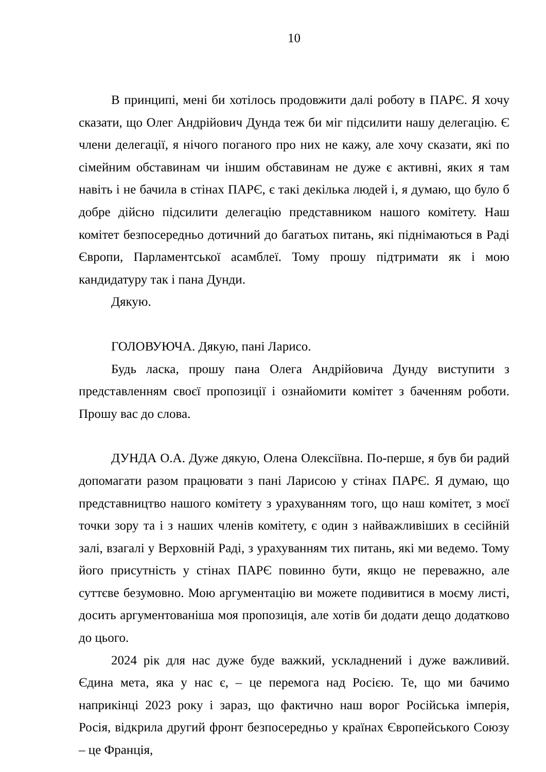10
В принципі, мені би хотілось продовжити далі роботу в ПАРЄ. Я хочу сказати, що Олег Андрійович Дунда теж би міг підсилити нашу делегацію. Є члени делегації, я нічого поганого про них не кажу, але хочу сказати, які по сімейним обставинам чи іншим обставинам не дуже є активні, яких я там навіть і не бачила в стінах ПАРЄ, є такі декілька людей і, я думаю, що було б добре дійсно підсилити делегацію представником нашого комітету. Наш комітет безпосередньо дотичний до багатьох питань, які піднімаються в Раді Європи, Парламентської асамблеї. Тому прошу підтримати як і мою кандидатуру так і пана Дунди.
Дякую.
ГОЛОВУЮЧА. Дякую, пані Ларисо.
Будь ласка, прошу пана Олега Андрійовича Дунду виступити з представленням своєї пропозиції і ознайомити комітет з баченням роботи. Прошу вас до слова.
ДУНДА О.А. Дуже дякую, Олена Олексіївна. По-перше, я був би радий допомагати разом працювати з пані Ларисою у стінах ПАРЄ. Я думаю, що представництво нашого комітету з урахуванням того, що наш комітет, з моєї точки зору та і з наших членів комітету, є один з найважливіших в сесійній залі, взагалі у Верховній Раді, з урахуванням тих питань, які ми ведемо. Тому його присутність у стінах ПАРЄ повинно бути, якщо не переважно, але суттєве безумовно. Мою аргументацію ви можете подивитися в моєму листі, досить аргументованіша моя пропозиція, але хотів би додати дещо додатково до цього.
2024 рік для нас дуже буде важкий, ускладнений і дуже важливий. Єдина мета, яка у нас є, – це перемога над Росією. Те, що ми бачимо наприкінці 2023 року і зараз, що фактично наш ворог Російська імперія, Росія, відкрила другий фронт безпосередньо у країнах Європейського Союзу – це Франція,